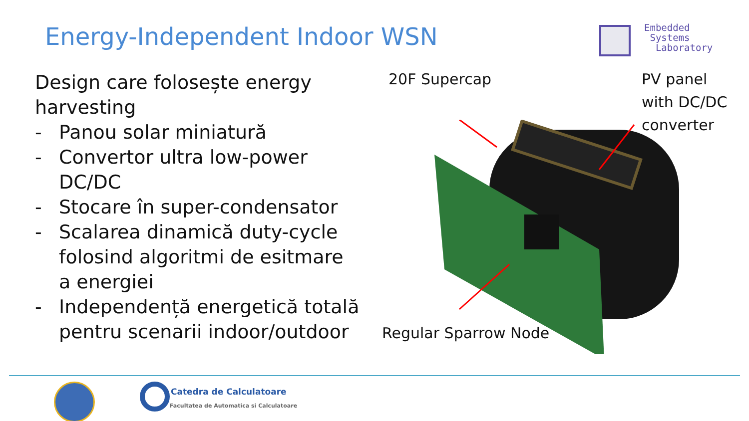Energy-Independent Indoor WSN
Embedded
Systems
Laboratory
Design care folosește energy harvesting
- Panou solar miniatură
- Convertor ultra low-power DC/DC
- Stocare în super-condensator
- Scalarea dinamică duty-cycle folosind algoritmi de esitmare a energiei
- Independență energetică totală pentru scenarii indoor/outdoor
20F Supercap
PV panel
with DC/DC
converter
Regular Sparrow Node
Catedra de Calculatoare
Facultatea de Automatica si Calculatoare